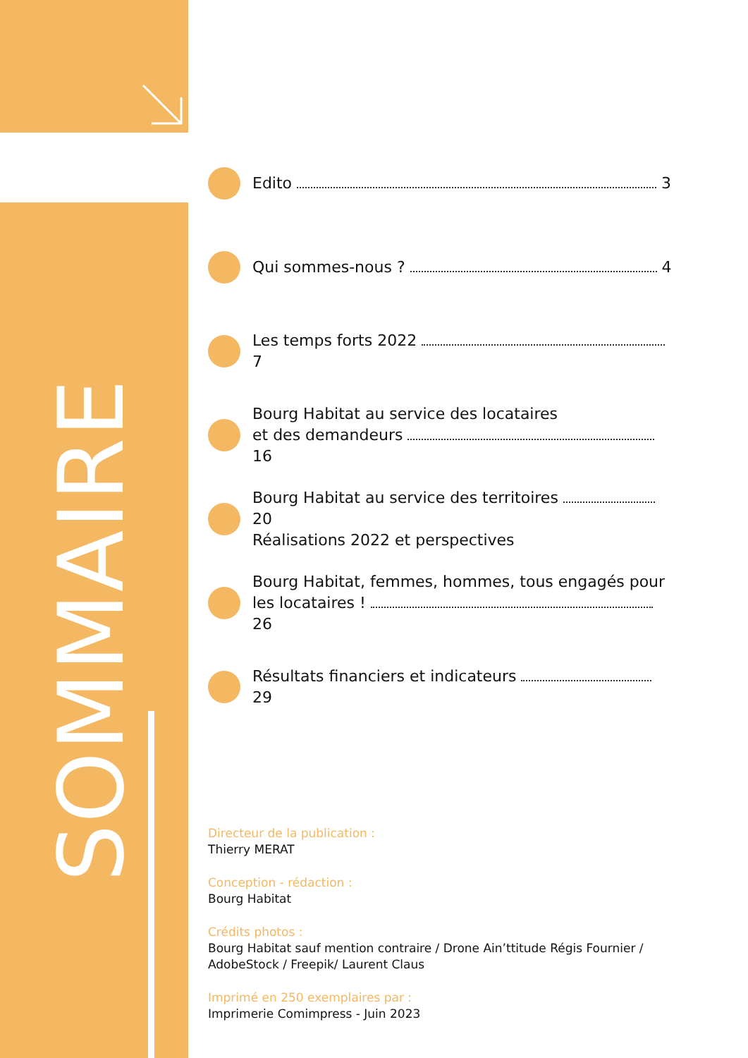SOMMAIRE
Edito 3
Qui sommes-nous ? 4
Les temps forts 2022 7
Bourg Habitat au service des locataires
et des demandeurs 16
Bourg Habitat au service des territoires 20
Réalisations 2022 et perspectives
Bourg Habitat, femmes, hommes, tous engagés pour
les locataires ! 26
Résultats financiers et indicateurs 29
Directeur de la publication :
Thierry MERAT
Conception - rédaction :
Bourg Habitat
Crédits photos :
Bourg Habitat sauf mention contraire / Drone Ain’ttitude Régis Fournier /
AdobeStock / Freepik/ Laurent Claus
Imprimé en 250 exemplaires par :
Imprimerie Comimpress - Juin 2023